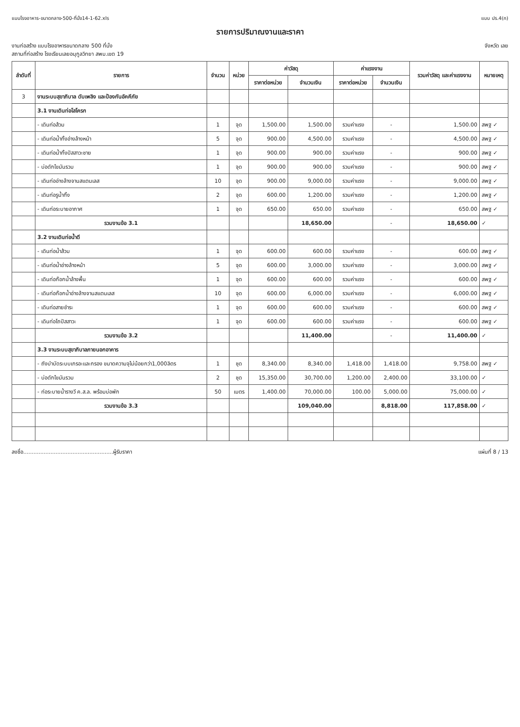แบบโรงอาหาร-ขนาดกลาง-500-ที่นั่ง14-1-62.xls แบบ ปร.4(ก)
รายการปริมาณงานและราคา
งานก่อสร้าง แบบโรงอาหารขนาดกลาง 500 ที่นั่ง
สถานที่ก่อสร้าง โรงเรียนเลยอนุกูลวิทยา สพม.เขต 19
จังหวัด เลย
| ลำดับที่ | รายการ | จำนวน | หน่วย | ค่าวัสดุ | | ค่าแรงงาน | | รวมค่าวัสดุ และค่าแรงงาน | หมายเหตุ |
| --- | --- | --- | --- | --- | --- | --- | --- | --- | --- |
| | | | | ราคาต่อหน่วย | จำนวนเงิน | ราคาต่อหน่วย | จำนวนเงิน | | |
| 3 | งานระบบสุขาภิบาล ดับเพลิง และป้องกันอัคคีภัย | | | | | | | | |
| | 3.1 งานเดินท่อโสโครก | | | | | | | | |
| | - เดินท่อส้วม | 1 | จุด | 1,500.00 | 1,500.00 | รวมค่าแรง | - | 1,500.00 | สพฐ ✓ |
| | - เดินท่อน้ำทิ้งอ่างล้างหน้า | 5 | จุด | 900.00 | 4,500.00 | รวมค่าแรง | - | 4,500.00 | สพฐ ✓ |
| | - เดินท่อน้ำทิ้งปัสสาวะชาย | 1 | จุด | 900.00 | 900.00 | รวมค่าแรง | - | 900.00 | สพฐ ✓ |
| | - บ่อดักไขมันรวม | 1 | จุด | 900.00 | 900.00 | รวมค่าแรง | - | 900.00 | สพฐ ✓ |
| | - เดินท่ออ่างล้างจานสแตนเลส | 10 | จุด | 900.00 | 9,000.00 | รวมค่าแรง | - | 9,000.00 | สพฐ ✓ |
| | - เดินท่อรูน้ำทิ้ง | 2 | จุด | 600.00 | 1,200.00 | รวมค่าแรง | - | 1,200.00 | สพฐ ✓ |
| | - เดินท่อระบายอากาศ | 1 | จุด | 650.00 | 650.00 | รวมค่าแรง | - | 650.00 | สพฐ ✓ |
| | รวมงานข้อ 3.1 | | | | 18,650.00 | | - | 18,650.00 | ✓ |
| | 3.2 งานเดินท่อน้ำดี | | | | | | | | |
| | - เดินท่อน้ำส้วม | 1 | จุด | 600.00 | 600.00 | รวมค่าแรง | - | 600.00 | สพฐ ✓ |
| | - เดินท่อน้ำอ่างล้างหน้า | 5 | จุด | 600.00 | 3,000.00 | รวมค่าแรง | - | 3,000.00 | สพฐ ✓ |
| | - เดินท่อก๊อกน้ำล้างพื้น | 1 | จุด | 600.00 | 600.00 | รวมค่าแรง | - | 600.00 | สพฐ ✓ |
| | - เดินท่อก๊อกน้ำอ่างล้างจานสแตนเลส | 10 | จุด | 600.00 | 6,000.00 | รวมค่าแรง | - | 6,000.00 | สพฐ ✓ |
| | - เดินท่อสายชำระ | 1 | จุด | 600.00 | 600.00 | รวมค่าแรง | - | 600.00 | สพฐ ✓ |
| | - เดินท่อโถปัสสาวะ | 1 | จุด | 600.00 | 600.00 | รวมค่าแรง | - | 600.00 | สพฐ ✓ |
| | รวมงานข้อ 3.2 | | | | 11,400.00 | | - | 11,400.00 | ✓ |
| | 3.3 งานระบบสุขาภิบาลภายนอกอาคาร | | | | | | | | |
| | - ถังบำบัดระบบเกรอะและกรอง ขนาดความจุไม่น้อยกว่า1,000ลิตร | 1 | ชุด | 8,340.00 | 8,340.00 | 1,418.00 | 1,418.00 | 9,758.00 | สพฐ ✓ |
| | - บ่อดักไขมันรวม | 2 | ชุด | 15,350.00 | 30,700.00 | 1,200.00 | 2,400.00 | 33,100.00 | ✓ |
| | - ท่อระบายน้ำรางวี ค.ส.ล. พร้อมบ่อพัก | 50 | เมตร | 1,400.00 | 70,000.00 | 100.00 | 5,000.00 | 75,000.00 | ✓ |
| | รวมงานข้อ 3.3 | | | | 109,040.00 | | 8,818.00 | 117,858.00 | ✓ |
ลงชื่อ.....................................................ผู้รับราคา แผ่นที่ 8 / 13